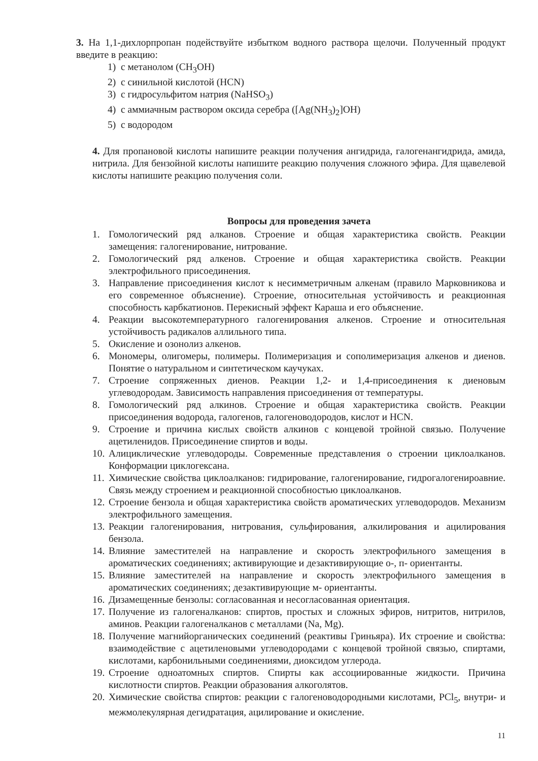3. На 1,1-дихлорпропан подействуйте избытком водного раствора щелочи. Полученный продукт введите в реакцию:
1) с метанолом (CH<sub>3</sub>OH)
2) с синильной кислотой (HCN)
3) с гидросульфитом натрия (NaHSO<sub>3</sub>)
4) с аммиачным раствором оксида серебра ([Ag(NH<sub>3</sub>)<sub>2</sub>]OH)
5) с водородом
4. Для пропановой кислоты напишите реакции получения ангидрида, галогенангидрида, амида, нитрила. Для бензойной кислоты напишите реакцию получения сложного эфира. Для щавелевой кислоты напишите реакцию получения соли.
Вопросы для проведения зачета
1. Гомологический ряд алканов. Строение и общая характеристика свойств. Реакции замещения: галогенирование, нитрование.
2. Гомологический ряд алкенов. Строение и общая характеристика свойств. Реакции электрофильного присоединения.
3. Направление присоединения кислот к несимметричным алкенам (правило Марковникова и его современное объяснение). Строение, относительная устойчивость и реакционная способность карбкатионов. Перекисный эффект Караша и его объяснение.
4. Реакции высокотемпературного галогенирования алкенов. Строение и относительная устойчивость радикалов аллильного типа.
5. Окисление и озонолиз алкенов.
6. Мономеры, олигомеры, полимеры. Полимеризация и сополимеризация алкенов и диенов. Понятие о натуральном и синтетическом каучуках.
7. Строение сопряженных диенов. Реакции 1,2- и 1,4-присоединения к диеновым углеводородам. Зависимость направления присоединения от температуры.
8. Гомологический ряд алкинов. Строение и общая характеристика свойств. Реакции присоединения водорода, галогенов, галогеноводородов, кислот и HCN.
9. Строение и причина кислых свойств алкинов с концевой тройной связью. Получение ацетиленидов. Присоединение спиртов и воды.
10. Алициклические углеводороды. Современные представления о строении циклоалканов. Конформации циклогексана.
11. Химические свойства циклоалканов: гидрирование, галогенирование, гидрогалогенироавние. Связь между строением и реакционной способностью циклоалканов.
12. Строение бензола и общая характеристика свойств ароматических углеводородов. Механизм электрофильного замещения.
13. Реакции галогенирования, нитрования, сульфирования, алкилирования и ацилирования бензола.
14. Влияние заместителей на направление и скорость электрофильного замещения в ароматических соединениях; активирующие и дезактивирующие о-, п- ориентанты.
15. Влияние заместителей на направление и скорость электрофильного замещения в ароматических соединениях; дезактивирующие м- ориентанты.
16. Дизамещенные бензолы: согласованная и несогласованная ориентация.
17. Получение из галогеналканов: спиртов, простых и сложных эфиров, нитритов, нитрилов, аминов. Реакции галогеналканов с металлами (Na, Mg).
18. Получение магнийорганических соединений (реактивы Гриньяра). Их строение и свойства: взаимодействие с ацетиленовыми углеводородами с концевой тройной связью, спиртами, кислотами, карбонильными соединениями, диоксидом углерода.
19. Строение одноатомных спиртов. Спирты как ассоциированные жидкости. Причина кислотности спиртов. Реакции образования алкоголятов.
20. Химические свойства спиртов: реакции с галогеноводородными кислотами, PCl<sub>5</sub>, внутри- и межмолекулярная дегидратация, ацилирование и окисление.
11